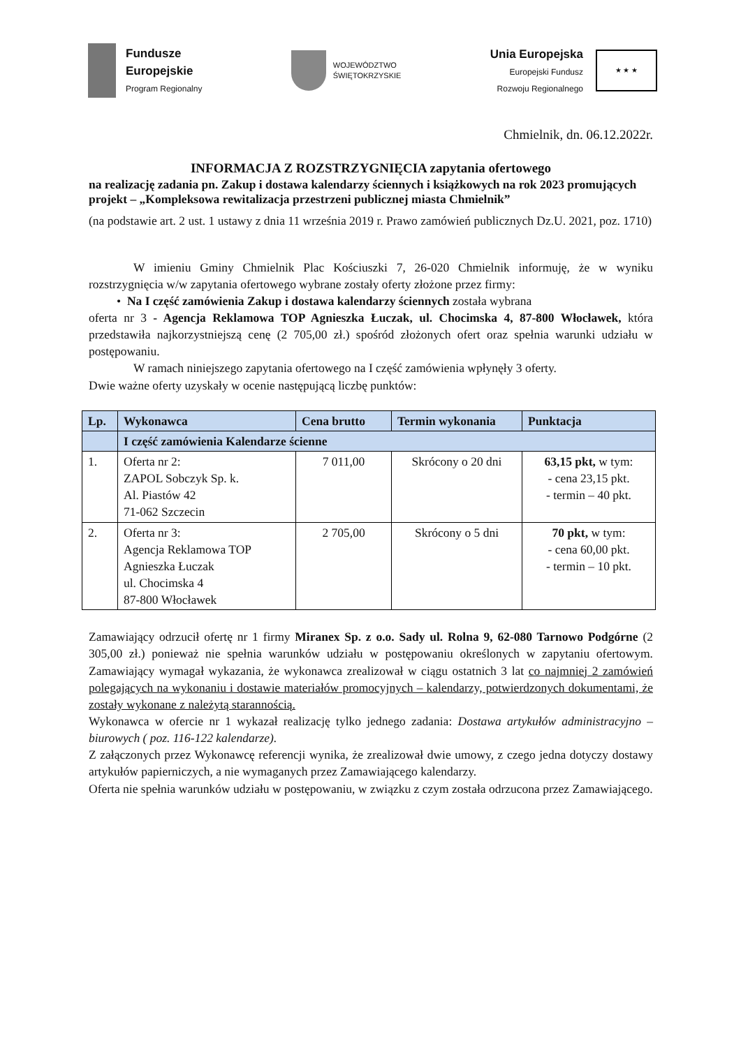Fundusze
Europejskie
Program Regionalny
WOJEWÓDZTWO
ŚWIĘTOKRZYSKIE
Unia Europejska
Europejski Fundusz
Rozwoju Regionalnego
★ ★ ★
Chmielnik, dn. 06.12.2022r.
INFORMACJA Z ROZSTRZYGNIĘCIA zapytania ofertowego
na realizację zadania pn. Zakup i dostawa kalendarzy ściennych i książkowych na rok 2023 promujących projekt – „Kompleksowa rewitalizacja przestrzeni publicznej miasta Chmielnik”
(na podstawie art. 2 ust. 1 ustawy z dnia 11 września 2019 r. Prawo zamówień publicznych Dz.U. 2021, poz. 1710)
W imieniu Gminy Chmielnik Plac Kościuszki 7, 26-020 Chmielnik informuję, że w wyniku rozstrzygnięcia w/w zapytania ofertowego wybrane zostały oferty złożone przez firmy:
• Na I część zamówienia Zakup i dostawa kalendarzy ściennych została wybrana
oferta nr 3 - Agencja Reklamowa TOP Agnieszka Łuczak, ul. Chocimska 4, 87-800 Włocławek, która przedstawiła najkorzystniejszą cenę (2 705,00 zł.) spośród złożonych ofert oraz spełnia warunki udziału w postępowaniu.
W ramach niniejszego zapytania ofertowego na I część zamówienia wpłynęły 3 oferty.
Dwie ważne oferty uzyskały w ocenie następującą liczbę punktów:
| Lp. | Wykonawca | Cena brutto | Termin wykonania | Punktacja |
| --- | --- | --- | --- | --- |
| | I część zamówienia Kalendarze ścienne | | | |
| 1. | Oferta nr 2: ZAPOL Sobczyk Sp. k. Al. Piastów 42 71-062 Szczecin | 7 011,00 | Skrócony o 20 dni | 63,15 pkt, w tym: - cena 23,15 pkt. - termin – 40 pkt. |
| 2. | Oferta nr 3: Agencja Reklamowa TOP Agnieszka Łuczak ul. Chocimska 4 87-800 Włocławek | 2 705,00 | Skrócony o 5 dni | 70 pkt, w tym: - cena 60,00 pkt. - termin – 10 pkt. |
Zamawiający odrzucił ofertę nr 1 firmy Miranex Sp. z o.o. Sady ul. Rolna 9, 62-080 Tarnowo Podgórne (2 305,00 zł.) ponieważ nie spełnia warunków udziału w postępowaniu określonych w zapytaniu ofertowym. Zamawiający wymagał wykazania, że wykonawca zrealizował w ciągu ostatnich 3 lat co najmniej 2 zamówień polegających na wykonaniu i dostawie materiałów promocyjnych – kalendarzy, potwierdzonych dokumentami, że zostały wykonane z należytą starannością.
Wykonawca w ofercie nr 1 wykazał realizację tylko jednego zadania: Dostawa artykułów administracyjno – biurowych ( poz. 116-122 kalendarze).
Z załączonych przez Wykonawcę referencji wynika, że zrealizował dwie umowy, z czego jedna dotyczy dostawy artykułów papierniczych, a nie wymaganych przez Zamawiającego kalendarzy.
Oferta nie spełnia warunków udziału w postępowaniu, w związku z czym została odrzucona przez Zamawiającego.